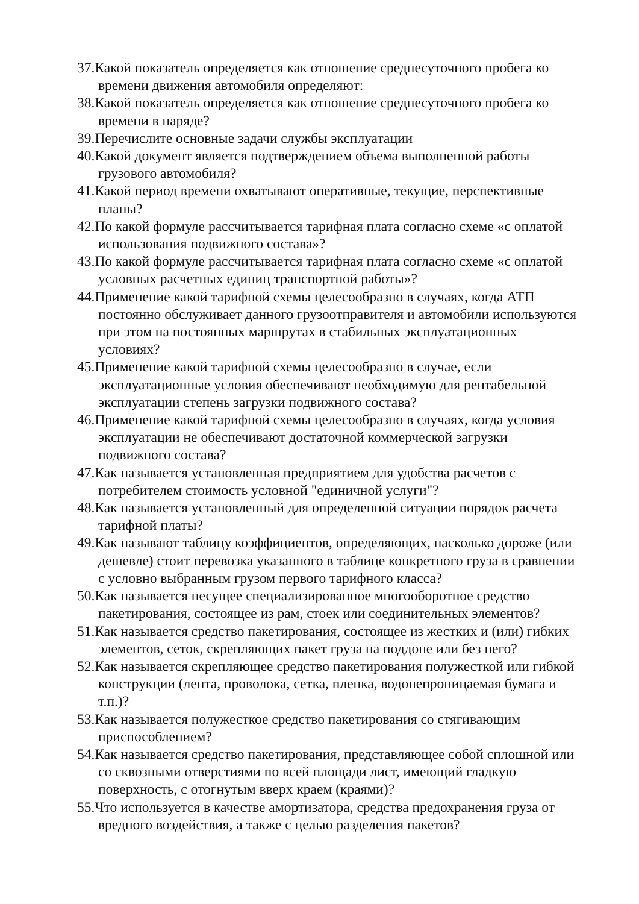37.Какой показатель определяется как отношение среднесуточного пробега ко времени движения автомобиля определяют:
38.Какой показатель определяется как отношение среднесуточного пробега ко времени в наряде?
39.Перечислите основные задачи службы эксплуатации
40.Какой документ является подтверждением объема выполненной работы грузового автомобиля?
41.Какой период времени охватывают оперативные, текущие, перспективные планы?
42.По какой формуле рассчитывается тарифная плата согласно схеме «с оплатой использования подвижного состава»?
43.По какой формуле рассчитывается тарифная плата согласно схеме «с оплатой условных расчетных единиц транспортной работы»?
44.Применение какой тарифной схемы целесообразно в случаях, когда АТП постоянно обслуживает данного грузоотправителя и автомобили используются при этом на постоянных маршрутах в стабильных эксплуатационных условиях?
45.Применение какой тарифной схемы целесообразно в случае, если эксплуатационные условия обеспечивают необходимую для рентабельной эксплуатации степень загрузки подвижного состава?
46.Применение какой тарифной схемы целесообразно в случаях, когда условия эксплуатации не обеспечивают достаточной коммерческой загрузки подвижного состава?
47.Как называется установленная предприятием для удобства расчетов с потребителем стоимость условной "единичной услуги"?
48.Как называется установленный для определенной ситуации порядок расчета тарифной платы?
49.Как называют таблицу коэффициентов, определяющих, насколько дороже (или дешевле) стоит перевозка указанного в таблице конкретного груза в сравнении с условно выбранным грузом первого тарифного класса?
50.Как называется несущее специализированное многооборотное средство пакетирования, состоящее из рам, стоек или соединительных элементов?
51.Как называется средство пакетирования, состоящее из жестких и (или) гибких элементов, сеток, скрепляющих пакет груза на поддоне или без него?
52.Как называется скрепляющее средство пакетирования полужесткой или гибкой конструкции (лента, проволока, сетка, пленка, водонепроницаемая бумага и т.п.)?
53.Как называется полужесткое средство пакетирования со стягивающим приспособлением?
54.Как называется средство пакетирования, представляющее собой сплошной или со сквозными отверстиями по всей площади лист, имеющий гладкую поверхность, с отогнутым вверх краем (краями)?
55.Что используется в качестве амортизатора, средства предохранения груза от вредного воздействия, а также с целью разделения пакетов?